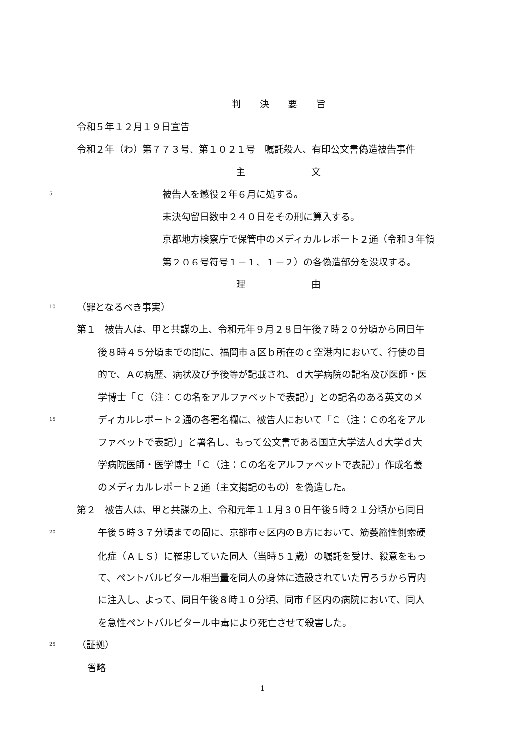判　　決　　要　　旨
令和５年１２月１９日宣告
令和２年（わ）第７７３号、第１０２１号　嘱託殺人、有印公文書偽造被告事件
主　　　　　　　文
5 被告人を懲役２年６月に処する。
未決勾留日数中２４０日をその刑に算入する。
京都地方検察庁で保管中のメディカルレポート２通（令和３年領
第２０６号符号１－１、１－２）の各偽造部分を没収する。
理　　　　　　　由
10 （罪となるべき事実）
第１　被告人は、甲と共謀の上、令和元年９月２８日午後７時２０分頃から同日午
後８時４５分頃までの間に、福岡市ａ区ｂ所在のｃ空港内において、行使の目
的で、Ａの病歴、病状及び予後等が記載され、ｄ大学病院の記名及び医師・医
学博士「Ｃ（注：Ｃの名をアルファベットで表記）」との記名のある英文のメ
15 ディカルレポート２通の各署名欄に、被告人において「Ｃ（注：Ｃの名をアル
ファベットで表記）」と署名し、もって公文書である国立大学法人ｄ大学ｄ大
学病院医師・医学博士「Ｃ（注：Ｃの名をアルファベットで表記）」作成名義
のメディカルレポート２通（主文掲記のもの）を偽造した。
第２　被告人は、甲と共謀の上、令和元年１１月３０日午後５時２１分頃から同日
20 午後５時３７分頃までの間に、京都市ｅ区内のＢ方において、筋萎縮性側索硬
化症（ＡＬＳ）に罹患していた同人（当時５１歳）の嘱託を受け、殺意をもっ
て、ペントバルビタール相当量を同人の身体に造設されていた胃ろうから胃内
に注入し、よって、同日午後８時１０分頃、同市ｆ区内の病院において、同人
を急性ペントバルビタール中毒により死亡させて殺害した。
25 （証拠）
省略
1